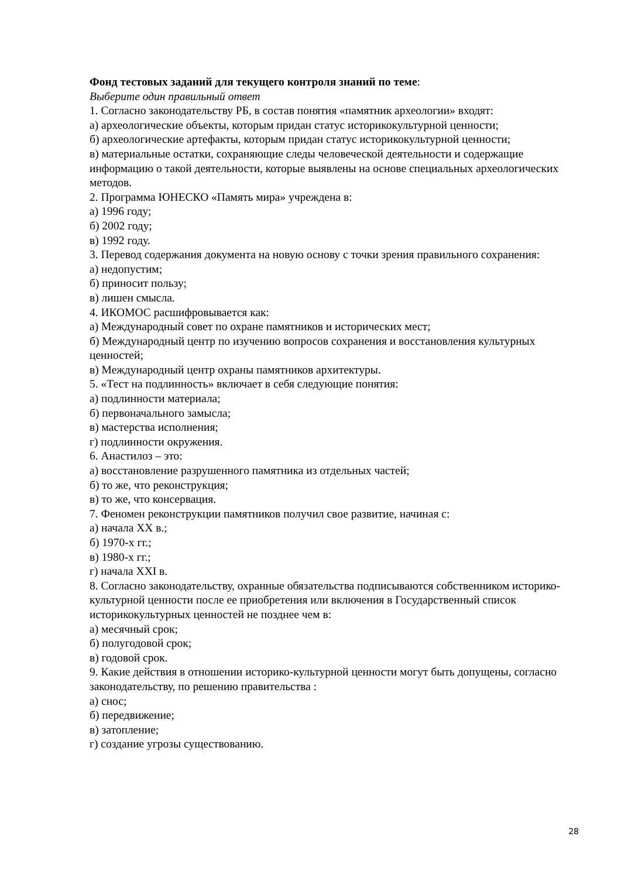Фонд тестовых заданий для текущего контроля знаний по теме:
Выберите один правильный ответ
1. Согласно законодательству РБ, в состав понятия «памятник археологии» входят:
а) археологические объекты, которым придан статус историкокультурной ценности;
б) археологические артефакты, которым придан статус историкокультурной ценности;
в) материальные остатки, сохраняющие следы человеческой деятельности и содержащие информацию о такой деятельности, которые выявлены на основе специальных археологических методов.
2. Программа ЮНЕСКО «Память мира» учреждена в:
а) 1996 году;
б) 2002 году;
в) 1992 году.
3. Перевод содержания документа на новую основу с точки зрения правильного сохранения:
а) недопустим;
б) приносит пользу;
в) лишен смысла.
4. ИКОМОС расшифровывается как:
а) Международный совет по охране памятников и исторических мест;
б) Международный центр по изучению вопросов сохранения и восстановления культурных ценностей;
в) Международный центр охраны памятников архитектуры.
5. «Тест на подлинность» включает в себя следующие понятия:
а) подлинности материала;
б) первоначального замысла;
в) мастерства исполнения;
г) подлинности окружения.
6. Анастилоз – это:
а) восстановление разрушенного памятника из отдельных частей;
б) то же, что реконструкция;
в) то же, что консервация.
7. Феномен реконструкции памятников получил свое развитие, начиная с:
а) начала XX в.;
б) 1970-х гг.;
в) 1980-х гг.;
г) начала XXI в.
8. Согласно законодательству, охранные обязательства подписываются собственником историко-культурной ценности после ее приобретения или включения в Государственный список историкокультурных ценностей не позднее чем в:
а) месячный срок;
б) полугодовой срок;
в) годовой срок.
9. Какие действия в отношении историко-культурной ценности могут быть допущены, согласно законодательству, по решению правительства :
а) снос;
б) передвижение;
в) затопление;
г) создание угрозы существованию.
28